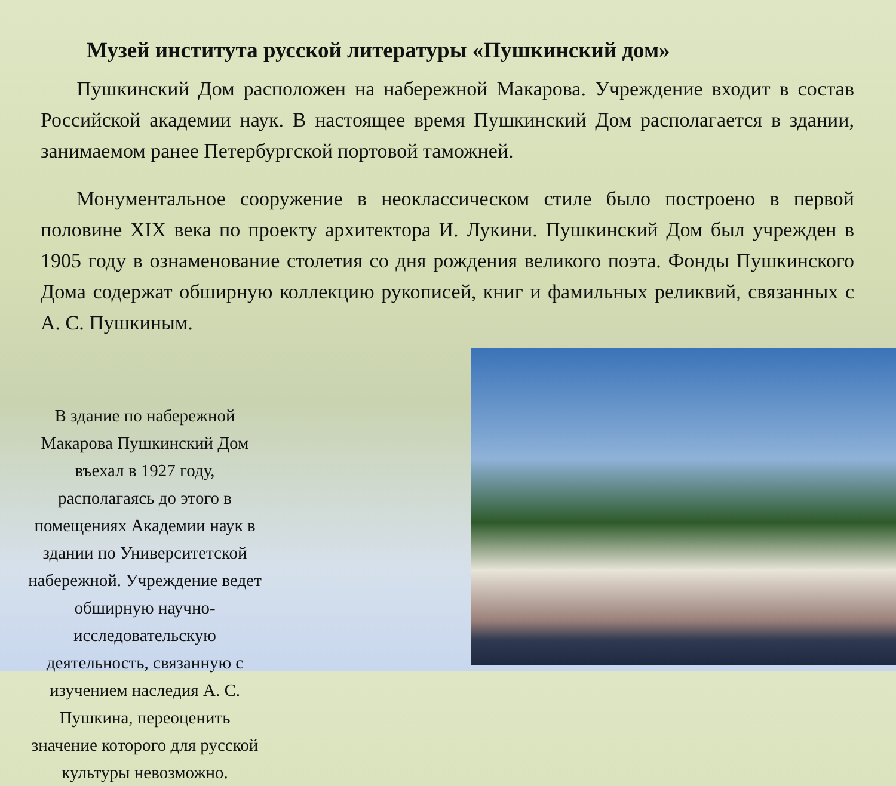Музей института русской литературы «Пушкинский дом»
Пушкинский Дом расположен на набережной Макарова. Учреждение входит в состав Российской академии наук. В настоящее время Пушкинский Дом располагается в здании, занимаемом ранее Петербургской портовой таможней.
Монументальное сооружение в неоклассическом стиле было построено в первой половине XIX века по проекту архитектора И. Лукини. Пушкинский Дом был учрежден в 1905 году в ознаменование столетия со дня рождения великого поэта. Фонды Пушкинского Дома содержат обширную коллекцию рукописей, книг и фамильных реликвий, связанных с А. С. Пушкиным.
В здание по набережной Макарова Пушкинский Дом въехал в 1927 году, располагаясь до этого в помещениях Академии наук в здании по Университетской набережной. Учреждение ведет обширную научно-исследовательскую деятельность, связанную с изучением наследия А. С. Пушкина, переоценить значение которого для русской культуры невозможно.